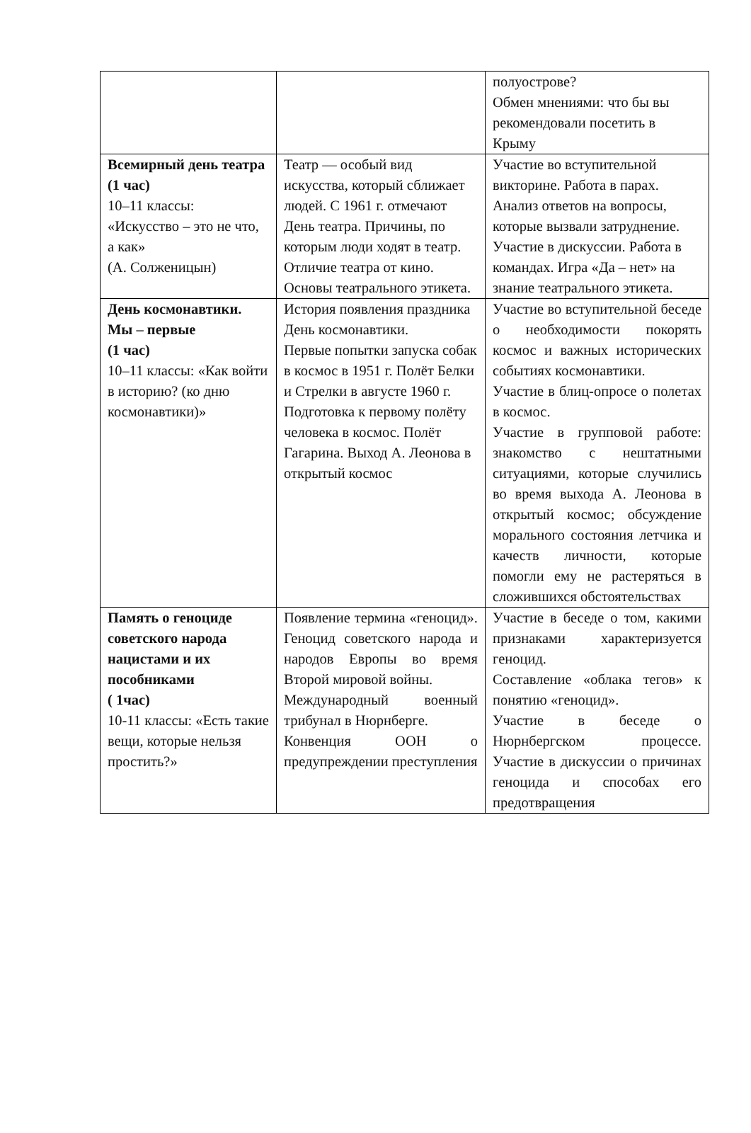| | | полуострове? Обмен мнениями: что бы вы рекомендовали посетить в Крыму |
| Всемирный день театра (1 час) 10–11 классы: «Искусство – это не что, а как» (А. Солженицын) | Театр — особый вид искусства, который сближает людей. С 1961 г. отмечают День театра. Причины, по которым люди ходят в театр. Отличие театра от кино. Основы театрального этикета. | Участие во вступительной викторине. Работа в парах. Анализ ответов на вопросы, которые вызвали затруднение. Участие в дискуссии. Работа в командах. Игра «Да – нет» на знание театрального этикета. |
| День космонавтики. Мы – первые (1 час) 10–11 классы: «Как войти в историю? (ко дню космонавтики)» | История появления праздника День космонавтики. Первые попытки запуска собак в космос в 1951 г. Полёт Белки и Стрелки в августе 1960 г. Подготовка к первому полёту человека в космос. Полёт Гагарина. Выход А. Леонова в открытый космос | Участие во вступительной беседе о необходимости покорять космос и важных исторических событиях космонавтики. Участие в блиц-опросе о полетах в космос. Участие в групповой работе: знакомство с нештатными ситуациями, которые случились во время выхода А. Леонова в открытый космос; обсуждение морального состояния летчика и качеств личности, которые помогли ему не растеряться в сложившихся обстоятельствах |
| Память о геноциде советского народа нацистами и их пособниками ( 1час) 10-11 классы: «Есть такие вещи, которые нельзя простить?» | Появление термина «геноцид». Геноцид советского народа и народов Европы во время Второй мировой войны. Международный военный трибунал в Нюрнберге. Конвенция ООН о предупреждении преступления | Участие в беседе о том, какими признаками характеризуется геноцид. Составление «облака тегов» к понятию «геноцид». Участие в беседе о Нюрнбергском процессе. Участие в дискуссии о причинах геноцида и способах его предотвращения |